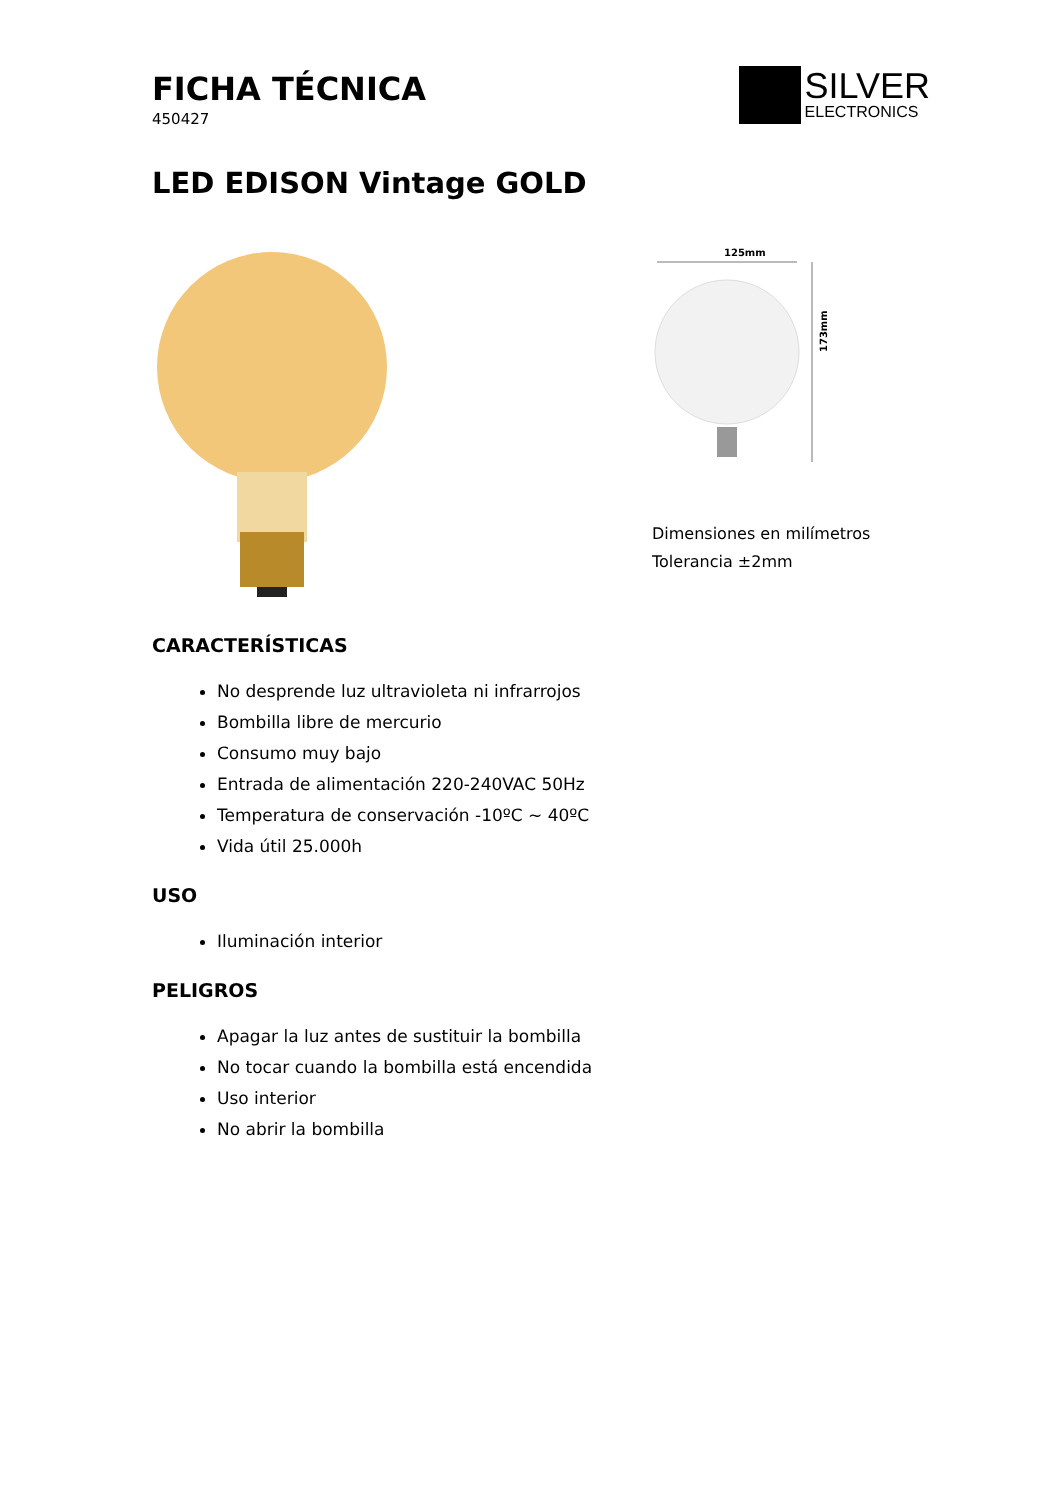FICHA TÉCNICA
450427
SILVER
ELECTRONICS
LED EDISON Vintage GOLD
125mm
173mm
Dimensiones en milímetros
Tolerancia ±2mm
CARACTERÍSTICAS
No desprende luz ultravioleta ni infrarrojos
Bombilla libre de mercurio
Consumo muy bajo
Entrada de alimentación 220-240VAC 50Hz
Temperatura de conservación -10ºC ~ 40ºC
Vida útil 25.000h
USO
Iluminación interior
PELIGROS
Apagar la luz antes de sustituir la bombilla
No tocar cuando la bombilla está encendida
Uso interior
No abrir la bombilla